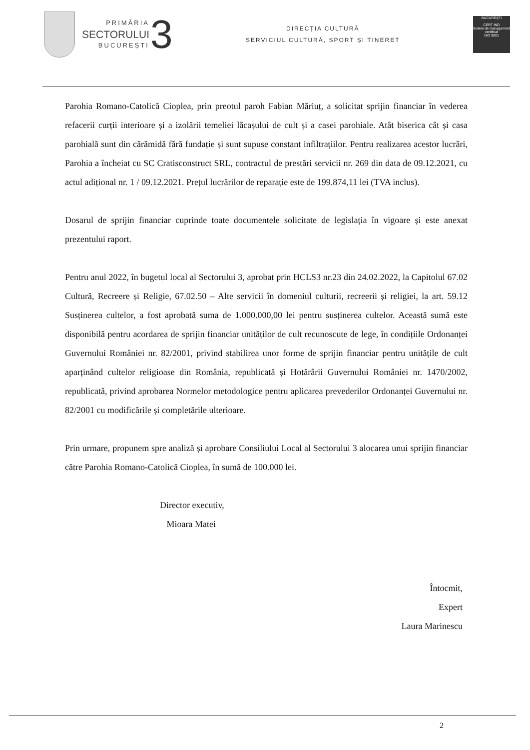PRIMĂRIA
SECTORULUI
BUCUREȘTI
3
DIRECȚIA CULTURĂ
SERVICIUL CULTURĂ, SPORT ȘI TINERET
BUCUREȘTI
CERT IND
Sistem de management certificat
ISO 9001
Parohia Romano-Catolică Cioplea, prin preotul paroh Fabian Măriuț, a solicitat sprijin financiar în vederea refacerii curții interioare și a izolării temeliei lăcașului de cult și a casei parohiale. Atât biserica cât și casa parohială sunt din cărămidă fără fundație și sunt supuse constant infiltrațiilor. Pentru realizarea acestor lucrări, Parohia a încheiat cu SC Cratisconstruct SRL, contractul de prestări servicii nr. 269 din data de 09.12.2021, cu actul adițional nr. 1 / 09.12.2021. Prețul lucrărilor de reparație este de 199.874,11 lei (TVA inclus).
Dosarul de sprijin financiar cuprinde toate documentele solicitate de legislația în vigoare și este anexat prezentului raport.
Pentru anul 2022, în bugetul local al Sectorului 3, aprobat prin HCLS3 nr.23 din 24.02.2022, la Capitolul 67.02 Cultură, Recreere și Religie, 67.02.50 – Alte servicii în domeniul culturii, recreerii și religiei, la art. 59.12 Susținerea cultelor, a fost aprobată suma de 1.000.000,00 lei pentru susținerea cultelor. Această sumă este disponibilă pentru acordarea de sprijin financiar unităților de cult recunoscute de lege, în condițiile Ordonanței Guvernului României nr. 82/2001, privind stabilirea unor forme de sprijin financiar pentru unitățile de cult aparținând cultelor religioase din România, republicată și Hotărârii Guvernului României nr. 1470/2002, republicată, privind aprobarea Normelor metodologice pentru aplicarea prevederilor Ordonanței Guvernului nr. 82/2001 cu modificările și completările ulterioare.
Prin urmare, propunem spre analiză și aprobare Consiliului Local al Sectorului 3 alocarea unui sprijin financiar către Parohia Romano-Catolică Cioplea, în sumă de 100.000 lei.
Director executiv,
Mioara Matei
Întocmit,
Expert
Laura Marinescu
2